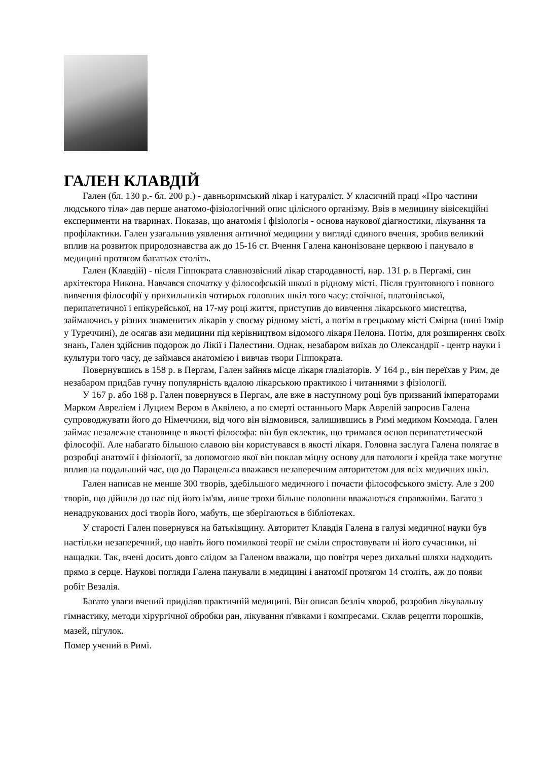ГАЛЕН КЛАВДІЙ
Гален (бл. 130 р.- бл. 200 р.) - давньоримський лікар і натураліст. У класичній праці «Про частини людського тіла» дав перше анатомо-фізіологічний опис цілісного організму. Ввів в медицину вівісекційні експерименти на тваринах. Показав, що анатомія і фізіологія - основа наукової діагностики, лікування та профілактики. Гален узагальнив уявлення античної медицини у вигляді єдиного вчення, зробив великий вплив на розвиток природознавства аж до 15-16 ст. Вчення Галена канонізоване церквою і панувало в медицині протягом багатьох століть.
Гален (Клавдій) - після Гіппократа славнозвісний лікар стародавності, нар. 131 р. в Пергамі, син архітектора Никона. Навчався спочатку у філософській школі в рідному місті. Після грунтовного і повного вивчення філософії у прихильників чотирьох головних шкіл того часу: стоїчної, платонівської, перипатетичної і епікурейської, на 17-му році життя, приступив до вивчення лікарського мистецтва, займаючись у різних знаменитих лікарів у своєму рідному місті, а потім в грецькому місті Смірна (нині Ізмір у Туреччині), де осягав ази медицини під керівництвом відомого лікаря Пелона. Потім, для розширення своїх знань, Гален здійснив подорож до Лікії і Палестини. Однак, незабаром виїхав до Олександрії - центр науки і культури того часу, де займався анатомією і вивчав твори Гіппократа.
Повернувшись в 158 р. в Пергам, Гален зайняв місце лікаря гладіаторів. У 164 р., він переїхав у Рим, де незабаром придбав гучну популярність вдалою лікарською практикою і читаннями з фізіології.
У 167 р. або 168 р. Гален повернувся в Пергам, але вже в наступному році був призваний імператорами Марком Авреліем і Луцием Вером в Аквілею, а по смерті останнього Марк Аврелій запросив Галена супроводжувати його до Німеччини, від чого він відмовився, залишившись в Римі медиком Коммода. Гален займає незалежне становище в якості філософа: він був еклектик, що тримався основ перипатетической філософії. Але набагато більшою славою він користувався в якості лікаря. Головна заслуга Галена полягає в розробці анатомії і фізіології, за допомогою якої він поклав міцну основу для патологи і крейда таке могутнє вплив на подальший час, що до Парацельса вважався незаперечним авторитетом для всіх медичних шкіл.
Гален написав не менше 300 творів, здебільшого медичного і почасти філософського змісту. Але з 200 творів, що дійшли до нас під його ім'ям, лише трохи більше половини вважаються справжніми. Багато з ненадрукованих досі творів його, мабуть, ще зберігаються в бібліотеках.
У старості Гален повернувся на батьківщину. Авторитет Клавдія Галена в галузі медичної науки був настільки незаперечний, що навіть його помилкові теорії не сміли спростовувати ні його сучасники, ні нащадки. Так, вчені досить довго слідом за Галеном вважали, що повітря через дихальні шляхи надходить прямо в серце. Наукові погляди Галена панували в медицині і анатомії протягом 14 століть, аж до появи робіт Везалія.
Багато уваги вчений приділяв практичній медицині. Він описав безліч хвороб, розробив лікувальну гімнастику, методи хірургічної обробки ран, лікування п'явками і компресами. Склав рецепти порошків, мазей, пігулок.
Помер учений в Римі.